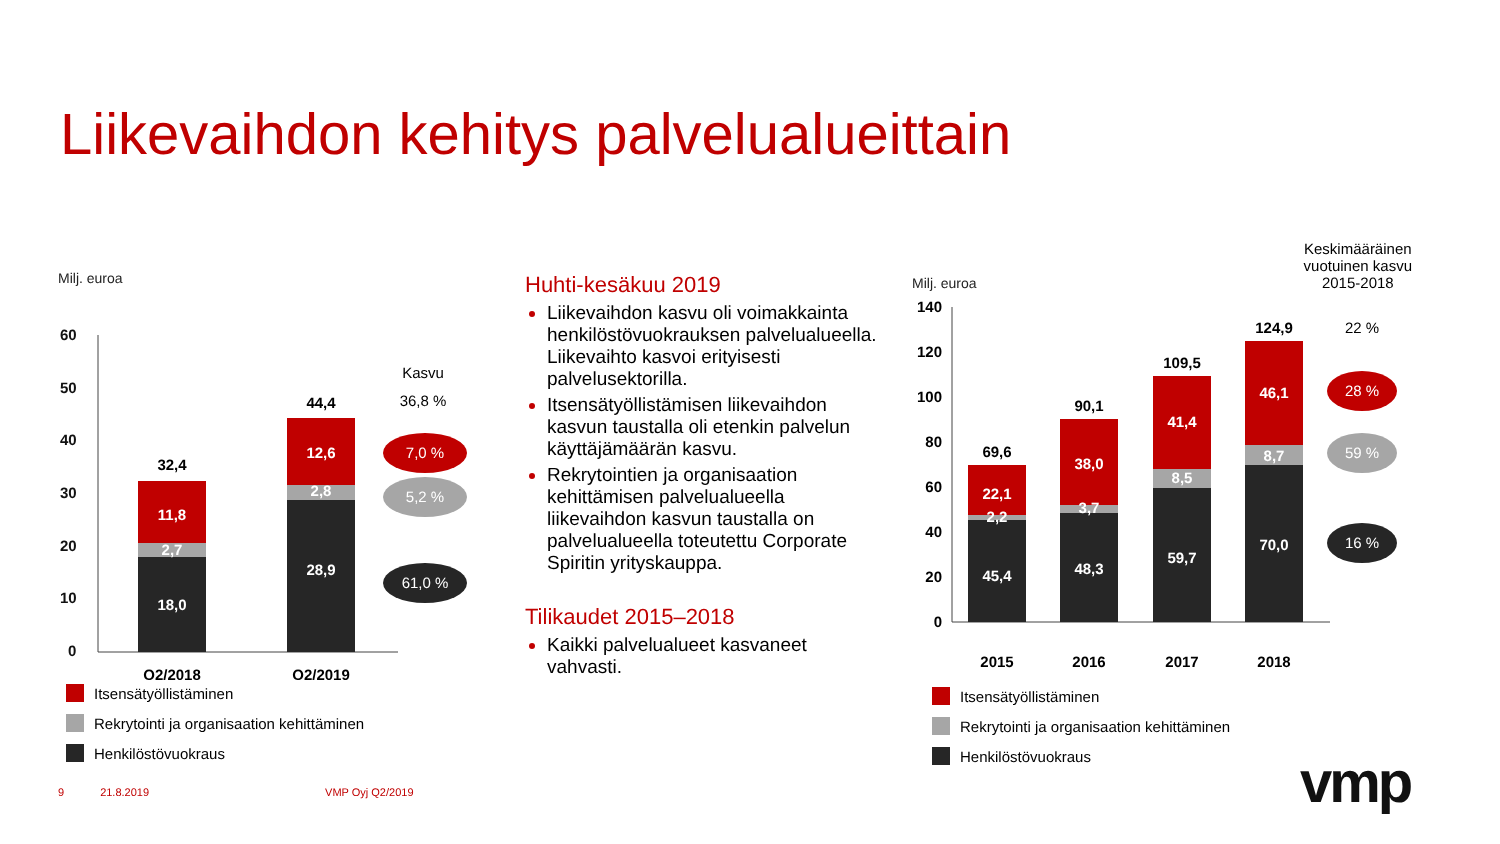Liikevaihdon kehitys palvelualueittain
Milj. euroa
60
50
40
30
20
10
0
32,4
11,8
2,7
18,0
44,4
12,6
2,8
28,9
Q2/2018
Q2/2019
Kasvu
36,8 %
7,0 %
5,2 %
61,0 %
Itsensätyöllistäminen
Rekrytointi ja organisaation kehittäminen
Henkilöstövuokraus
Huhti-kesäkuu 2019
Liikevaihdon kasvu oli voimakkainta henkilöstövuokrauksen palvelualueella. Liikevaihto kasvoi erityisesti palvelusektorilla.
Itsensätyöllistämisen liikevaihdon kasvun taustalla oli etenkin palvelun käyttäjämäärän kasvu.
Rekrytointien ja organisaation kehittämisen palvelualueella liikevaihdon kasvun taustalla on palvelualueella toteutettu Corporate Spiritin yrityskauppa.
Tilikaudet 2015–2018
Kaikki palvelualueet kasvaneet vahvasti.
Milj. euroa
Keskimääräinen
vuotuinen kasvu
2015-2018
140
120
100
80
60
40
20
0
69,6
22,1
2,2
45,4
90,1
38,0
3,7
48,3
109,5
41,4
8,5
59,7
124,9
46,1
8,7
70,0
2015
2016
2017
2018
22 %
28 %
59 %
16 %
Itsensätyöllistäminen
Rekrytointi ja organisaation kehittäminen
Henkilöstövuokraus
9 21.8.2019 VMP Oyj Q2/2019 vmp